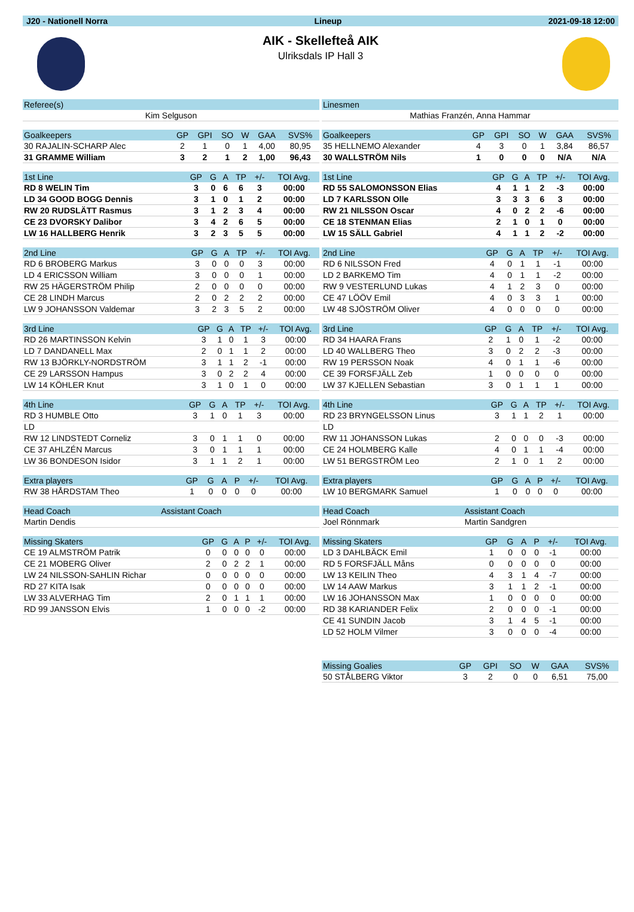J20 - Nationell Norra Lineup 2021-09-18 12:00
AIK - Skellefteå AIK
Ulriksdals IP Hall 3
| Referee(s) |
| --- |
| Kim Selguson |
| Goalkeepers | GP | GPI | SO | W | GAA | SVS% |
| --- | --- | --- | --- | --- | --- | --- |
| 30 RAJALIN-SCHARP Alec | 2 | 1 | 0 | 1 | 4,00 | 80,95 |
| 31 GRAMME William | 3 | 2 | 1 | 2 | 1,00 | 96,43 |
| 1st Line | GP | G | A | TP | +/- | TOI Avg. |
| --- | --- | --- | --- | --- | --- | --- |
| RD 8 WELIN Tim | 3 | 0 | 6 | 6 | 3 | 00:00 |
| LD 34 GOOD BOGG Dennis | 3 | 1 | 0 | 1 | 2 | 00:00 |
| RW 20 RUDSLÄTT Rasmus | 3 | 1 | 2 | 3 | 4 | 00:00 |
| CE 23 DVORSKY Dalibor | 3 | 4 | 2 | 6 | 5 | 00:00 |
| LW 16 HALLBERG Henrik | 3 | 2 | 3 | 5 | 5 | 00:00 |
| 2nd Line | GP | G | A | TP | +/- | TOI Avg. |
| --- | --- | --- | --- | --- | --- | --- |
| RD 6 BROBERG Markus | 3 | 0 | 0 | 0 | 3 | 00:00 |
| LD 4 ERICSSON William | 3 | 0 | 0 | 0 | 1 | 00:00 |
| RW 25 HÄGERSTRÖM Philip | 2 | 0 | 0 | 0 | 0 | 00:00 |
| CE 28 LINDH Marcus | 2 | 0 | 2 | 2 | 2 | 00:00 |
| LW 9 JOHANSSON Valdemar | 3 | 2 | 3 | 5 | 2 | 00:00 |
| 3rd Line | GP | G | A | TP | +/- | TOI Avg. |
| --- | --- | --- | --- | --- | --- | --- |
| RD 26 MARTINSSON Kelvin | 3 | 1 | 0 | 1 | 3 | 00:00 |
| LD 7 DANDANELL Max | 2 | 0 | 1 | 1 | 2 | 00:00 |
| RW 13 BJÖRKLY-NORDSTRÖM | 3 | 1 | 1 | 2 | -1 | 00:00 |
| CE 29 LARSSON Hampus | 3 | 0 | 2 | 2 | 4 | 00:00 |
| LW 14 KÖHLER Knut | 3 | 1 | 0 | 1 | 0 | 00:00 |
| 4th Line | GP | G | A | TP | +/- | TOI Avg. |
| --- | --- | --- | --- | --- | --- | --- |
| RD 3 HUMBLE Otto | 3 | 1 | 0 | 1 | 3 | 00:00 |
| LD | | | | | | |
| RW 12 LINDSTEDT Corneliz | 3 | 0 | 1 | 1 | 0 | 00:00 |
| CE 37 AHLZÉN Marcus | 3 | 0 | 1 | 1 | 1 | 00:00 |
| LW 36 BONDESON Isidor | 3 | 1 | 1 | 2 | 1 | 00:00 |
| Extra players | GP | G | A | P | +/- | TOI Avg. |
| --- | --- | --- | --- | --- | --- | --- |
| RW 38 HÅRDSTAM Theo | 1 | 0 | 0 | 0 | 0 | 00:00 |
| Head Coach | Assistant Coach |
| --- | --- |
| Martin Dendis | |
| Missing Skaters | GP | G | A | P | +/- | TOI Avg. |
| --- | --- | --- | --- | --- | --- | --- |
| CE 19 ALMSTRÖM Patrik | 0 | 0 | 0 | 0 | 0 | 00:00 |
| CE 21 MOBERG Oliver | 2 | 0 | 2 | 2 | 1 | 00:00 |
| LW 24 NILSSON-SAHLIN Richar | 0 | 0 | 0 | 0 | 0 | 00:00 |
| RD 27 KITA Isak | 0 | 0 | 0 | 0 | 0 | 00:00 |
| LW 33 ALVERHAG Tim | 2 | 0 | 1 | 1 | 1 | 00:00 |
| RD 99 JANSSON Elvis | 1 | 0 | 0 | 0 | -2 | 00:00 |
| Linesmen |
| --- |
| Mathias Franzén, Anna Hammar |
| Goalkeepers | GP | GPI | SO | W | GAA | SVS% |
| --- | --- | --- | --- | --- | --- | --- |
| 35 HELLNEMO Alexander | 4 | 3 | 0 | 1 | 3,84 | 86,57 |
| 30 WALLSTRÖM Nils | 1 | 0 | 0 | 0 | N/A | N/A |
| 1st Line | GP | G | A | TP | +/- | TOI Avg. |
| --- | --- | --- | --- | --- | --- | --- |
| RD 55 SALOMONSSON Elias | 4 | 1 | 1 | 2 | -3 | 00:00 |
| LD 7 KARLSSON Olle | 3 | 3 | 3 | 6 | 3 | 00:00 |
| RW 21 NILSSON Oscar | 4 | 0 | 2 | 2 | -6 | 00:00 |
| CE 18 STENMAN Elias | 2 | 1 | 0 | 1 | 0 | 00:00 |
| LW 15 SÄLL Gabriel | 4 | 1 | 1 | 2 | -2 | 00:00 |
| 2nd Line | GP | G | A | TP | +/- | TOI Avg. |
| --- | --- | --- | --- | --- | --- | --- |
| RD 6 NILSSON Fred | 4 | 0 | 1 | 1 | -1 | 00:00 |
| LD 2 BARKEMO Tim | 4 | 0 | 1 | 1 | -2 | 00:00 |
| RW 9 VESTERLUND Lukas | 4 | 1 | 2 | 3 | 0 | 00:00 |
| CE 47 LÖÖV Emil | 4 | 0 | 3 | 3 | 1 | 00:00 |
| LW 48 SJÖSTRÖM Oliver | 4 | 0 | 0 | 0 | 0 | 00:00 |
| 3rd Line | GP | G | A | TP | +/- | TOI Avg. |
| --- | --- | --- | --- | --- | --- | --- |
| RD 34 HAARA Frans | 2 | 1 | 0 | 1 | -2 | 00:00 |
| LD 40 WALLBERG Theo | 3 | 0 | 2 | 2 | -3 | 00:00 |
| RW 19 PERSSON Noak | 4 | 0 | 1 | 1 | -6 | 00:00 |
| CE 39 FORSFJÄLL Zeb | 1 | 0 | 0 | 0 | 0 | 00:00 |
| LW 37 KJELLEN Sebastian | 3 | 0 | 1 | 1 | 1 | 00:00 |
| 4th Line | GP | G | A | TP | +/- | TOI Avg. |
| --- | --- | --- | --- | --- | --- | --- |
| RD 23 BRYNGELSSON Linus | 3 | 1 | 1 | 2 | 1 | 00:00 |
| LD | | | | | | |
| RW 11 JOHANSSON Lukas | 2 | 0 | 0 | 0 | -3 | 00:00 |
| CE 24 HOLMBERG Kalle | 4 | 0 | 1 | 1 | -4 | 00:00 |
| LW 51 BERGSTRÖM Leo | 2 | 1 | 0 | 1 | 2 | 00:00 |
| Extra players | GP | G | A | P | +/- | TOI Avg. |
| --- | --- | --- | --- | --- | --- | --- |
| LW 10 BERGMARK Samuel | 1 | 0 | 0 | 0 | 0 | 00:00 |
| Head Coach | Assistant Coach |
| --- | --- |
| Joel Rönnmark | Martin Sandgren |
| Missing Skaters | GP | G | A | P | +/- | TOI Avg. |
| --- | --- | --- | --- | --- | --- | --- |
| LD 3 DAHLBÄCK Emil | 1 | 0 | 0 | 0 | -1 | 00:00 |
| RD 5 FORSFJÄLL Måns | 0 | 0 | 0 | 0 | 0 | 00:00 |
| LW 13 KEILIN Theo | 4 | 3 | 1 | 4 | -7 | 00:00 |
| LW 14 AAW Markus | 3 | 1 | 1 | 2 | -1 | 00:00 |
| LW 16 JOHANSSON Max | 1 | 0 | 0 | 0 | 0 | 00:00 |
| RD 38 KARIANDER Felix | 2 | 0 | 0 | 0 | -1 | 00:00 |
| CE 41 SUNDIN Jacob | 3 | 1 | 4 | 5 | -1 | 00:00 |
| LD 52 HOLM Vilmer | 3 | 0 | 0 | 0 | -4 | 00:00 |
| Missing Goalies | GP | GPI | SO | W | GAA | SVS% |
| --- | --- | --- | --- | --- | --- | --- |
| 50 STÅLBERG Viktor | 3 | 2 | 0 | 0 | 6,51 | 75,00 |